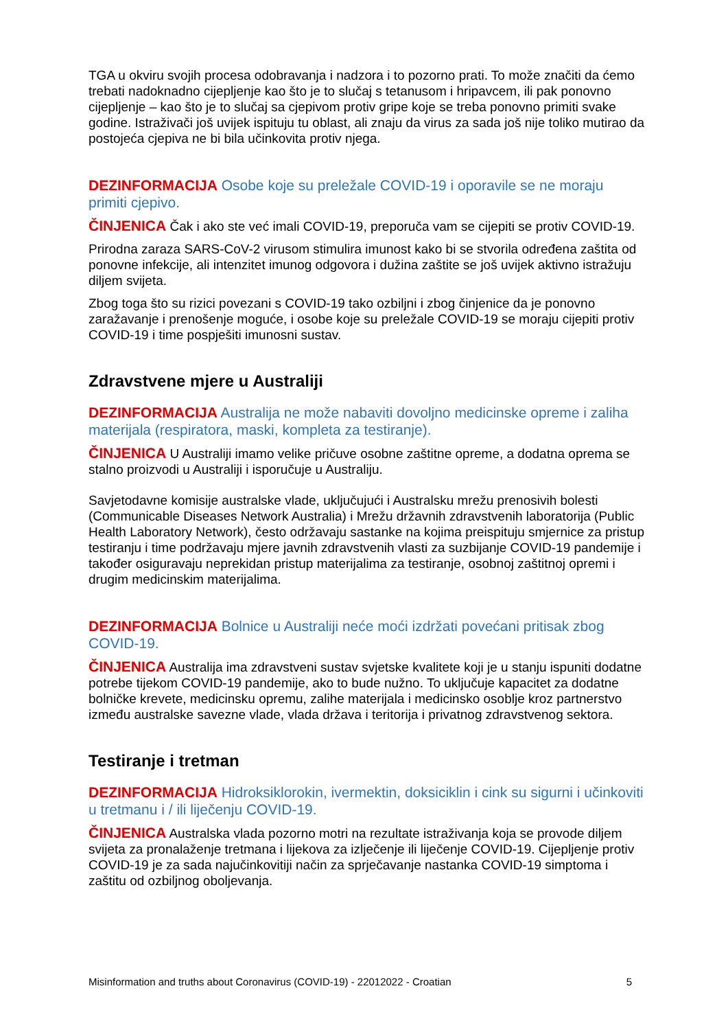TGA u okviru svojih procesa odobravanja i nadzora i to pozorno prati. To može značiti da ćemo trebati nadoknadno cijepljenje kao što je to slučaj s tetanusom i hripavcem, ili pak ponovno cijepljenje – kao što je to slučaj sa cjepivom protiv gripe koje se treba ponovno primiti svake godine. Istraživači još uvijek ispituju tu oblast, ali znaju da virus za sada još nije toliko mutirao da postojeća cjepiva ne bi bila učinkovita protiv njega.
DEZINFORMACIJA Osobe koje su preležale COVID-19 i oporavile se ne moraju primiti cjepivo.
ČINJENICA Čak i ako ste već imali COVID-19, preporuča vam se cijepiti se protiv COVID-19.
Prirodna zaraza SARS-CoV-2 virusom stimulira imunost kako bi se stvorila određena zaštita od ponovne infekcije, ali intenzitet imunog odgovora i dužina zaštite se još uvijek aktivno istražuju diljem svijeta.
Zbog toga što su rizici povezani s COVID-19 tako ozbiljni i zbog činjenice da je ponovno zaražavanje i prenošenje moguće, i osobe koje su preležale COVID-19 se moraju cijepiti protiv COVID-19 i time pospješiti imunosni sustav.
Zdravstvene mjere u Australiji
DEZINFORMACIJA Australija ne može nabaviti dovoljno medicinske opreme i zaliha materijala (respiratora, maski, kompleta za testiranje).
ČINJENICA U Australiji imamo velike pričuve osobne zaštitne opreme, a dodatna oprema se stalno proizvodi u Australiji i isporučuje u Australiju.
Savjetodavne komisije australske vlade, uključujući i Australsku mrežu prenosivih bolesti (Communicable Diseases Network Australia) i Mrežu državnih zdravstvenih laboratorija (Public Health Laboratory Network), često održavaju sastanke na kojima preispituju smjernice za pristup testiranju i time podržavaju mjere javnih zdravstvenih vlasti za suzbijanje COVID-19 pandemije i također osiguravaju neprekidan pristup materijalima za testiranje, osobnoj zaštitnoj opremi i drugim medicinskim materijalima.
DEZINFORMACIJA Bolnice u Australiji neće moći izdržati povećani pritisak zbog COVID-19.
ČINJENICA Australija ima zdravstveni sustav svjetske kvalitete koji je u stanju ispuniti dodatne potrebe tijekom COVID-19 pandemije, ako to bude nužno. To uključuje kapacitet za dodatne bolničke krevete, medicinsku opremu, zalihe materijala i medicinsko osoblje kroz partnerstvo između australske savezne vlade, vlada država i teritorija i privatnog zdravstvenog sektora.
Testiranje i tretman
DEZINFORMACIJA Hidroksiklorokin, ivermektin, doksiciklin i cink su sigurni i učinkoviti u tretmanu i / ili liječenju COVID-19.
ČINJENICA Australska vlada pozorno motri na rezultate istraživanja koja se provode diljem svijeta za pronalaženje tretmana i lijekova za izlječenje ili liječenje COVID-19. Cijepljenje protiv COVID-19 je za sada najučinkovitiji način za sprječavanje nastanka COVID-19 simptoma i zaštitu od ozbiljnog oboljevanja.
Misinformation and truths about Coronavirus (COVID-19) - 22012022 - Croatian 5